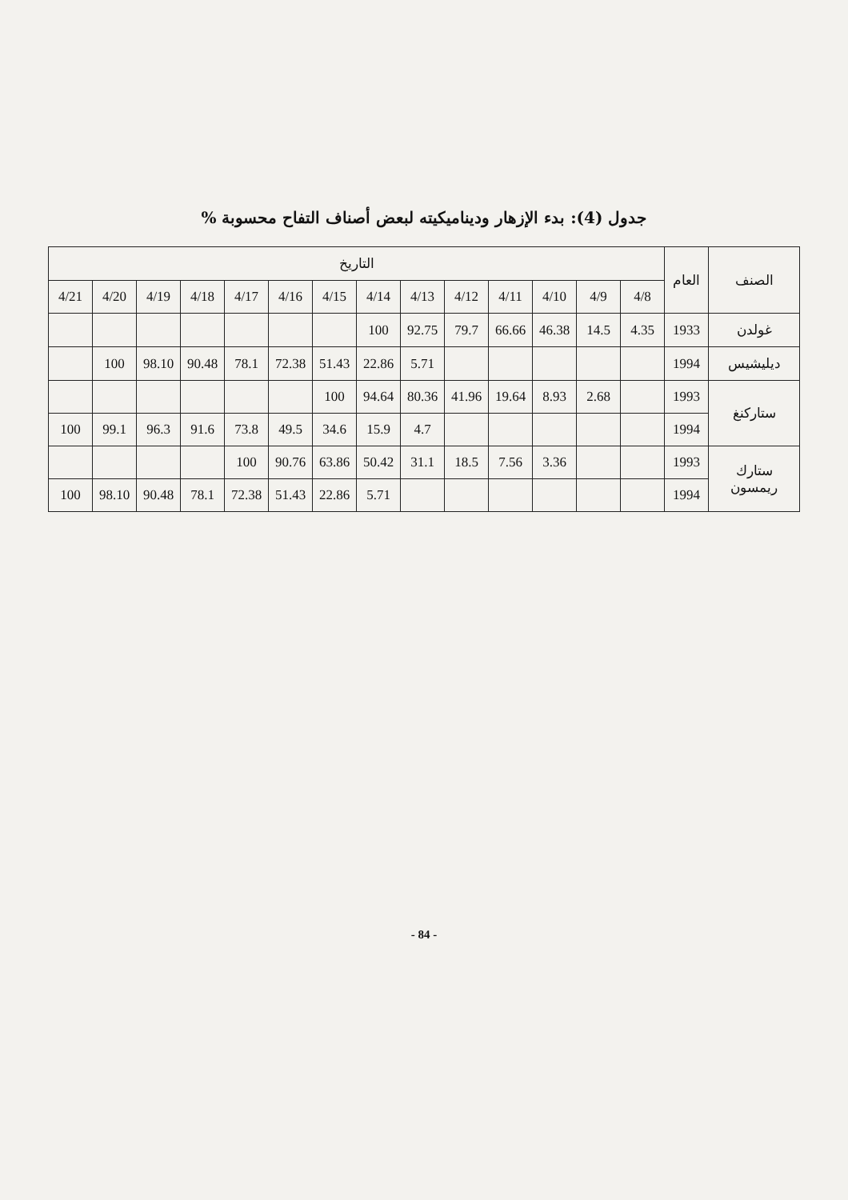جدول (4): بدء الإزهار وديناميكيته لبعض أصناف التفاح محسوبة %
| الصنف | العام | التاريخ | | | | | | | | | | | | | |
| --- | --- | --- | --- | --- | --- | --- | --- | --- | --- | --- | --- | --- | --- | --- | --- |
| | | 4/8 | 4/9 | 4/10 | 4/11 | 4/12 | 4/13 | 4/14 | 4/15 | 4/16 | 4/17 | 4/18 | 4/19 | 4/20 | 4/21 |
| غولدن | 1933 | 4.35 | 14.5 | 46.38 | 66.66 | 79.7 | 92.75 | 100 | | | | | | | |
| ديليشيس | 1994 | | | | | | 5.71 | 22.86 | 51.43 | 72.38 | 78.1 | 90.48 | 98.10 | 100 | |
| ستاركنغ | 1993 | | 2.68 | 8.93 | 19.64 | 41.96 | 80.36 | 94.64 | 100 | | | | | | |
| | 1994 | | | | | | 4.7 | 15.9 | 34.6 | 49.5 | 73.8 | 91.6 | 96.3 | 99.1 | 100 |
| ستارك ريمسون | 1993 | | | 3.36 | 7.56 | 18.5 | 31.1 | 50.42 | 63.86 | 90.76 | 100 | | | | |
| | 1994 | | | | | | | 5.71 | 22.86 | 51.43 | 72.38 | 78.1 | 90.48 | 98.10 | 100 |
- 84 -